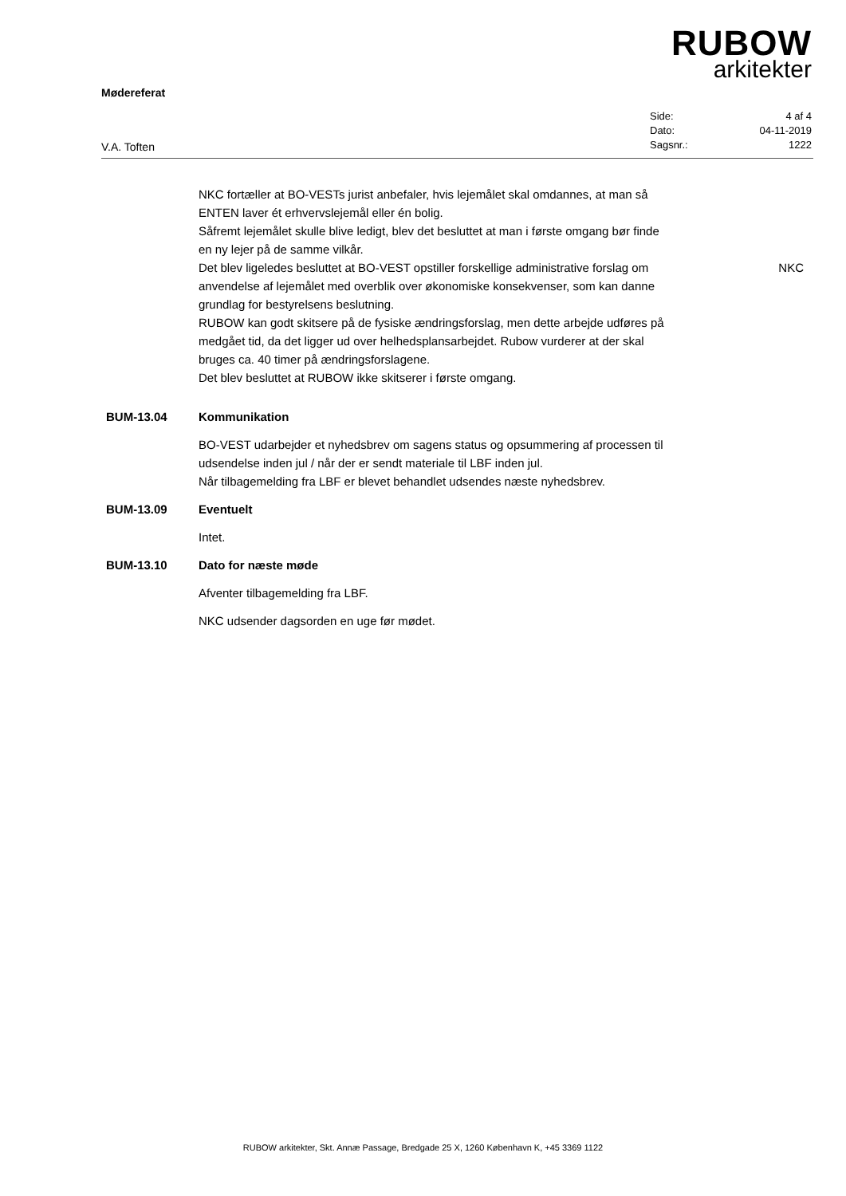RUBOW
arkitekter
Mødereferat
V.A. Toften
| Side: | 4 af 4 |
| Dato: | 04-11-2019 |
| Sagsnr.: | 1222 |
NKC fortæller at BO-VESTs jurist anbefaler, hvis lejemålet skal omdannes, at man så ENTEN laver ét erhvervslejemål eller én bolig.
Såfremt lejemålet skulle blive ledigt, blev det besluttet at man i første omgang bør finde en ny lejer på de samme vilkår.
Det blev ligeledes besluttet at BO-VEST opstiller forskellige administrative forslag om anvendelse af lejemålet med overblik over økonomiske konsekvenser, som kan danne grundlag for bestyrelsens beslutning.
RUBOW kan godt skitsere på de fysiske ændringsforslag, men dette arbejde udføres på medgået tid, da det ligger ud over helhedsplansarbejdet. Rubow vurderer at der skal bruges ca. 40 timer på ændringsforslagene.
Det blev besluttet at RUBOW ikke skitserer i første omgang.
NKC
BUM-13.04 Kommunikation
BO-VEST udarbejder et nyhedsbrev om sagens status og opsummering af processen til udsendelse inden jul / når der er sendt materiale til LBF inden jul.
Når tilbagemelding fra LBF er blevet behandlet udsendes næste nyhedsbrev.
BUM-13.09 Eventuelt
Intet.
BUM-13.10 Dato for næste møde
Afventer tilbagemelding fra LBF.
NKC udsender dagsorden en uge før mødet.
RUBOW arkitekter, Skt. Annæ Passage, Bredgade 25 X, 1260 København K, +45 3369 1122